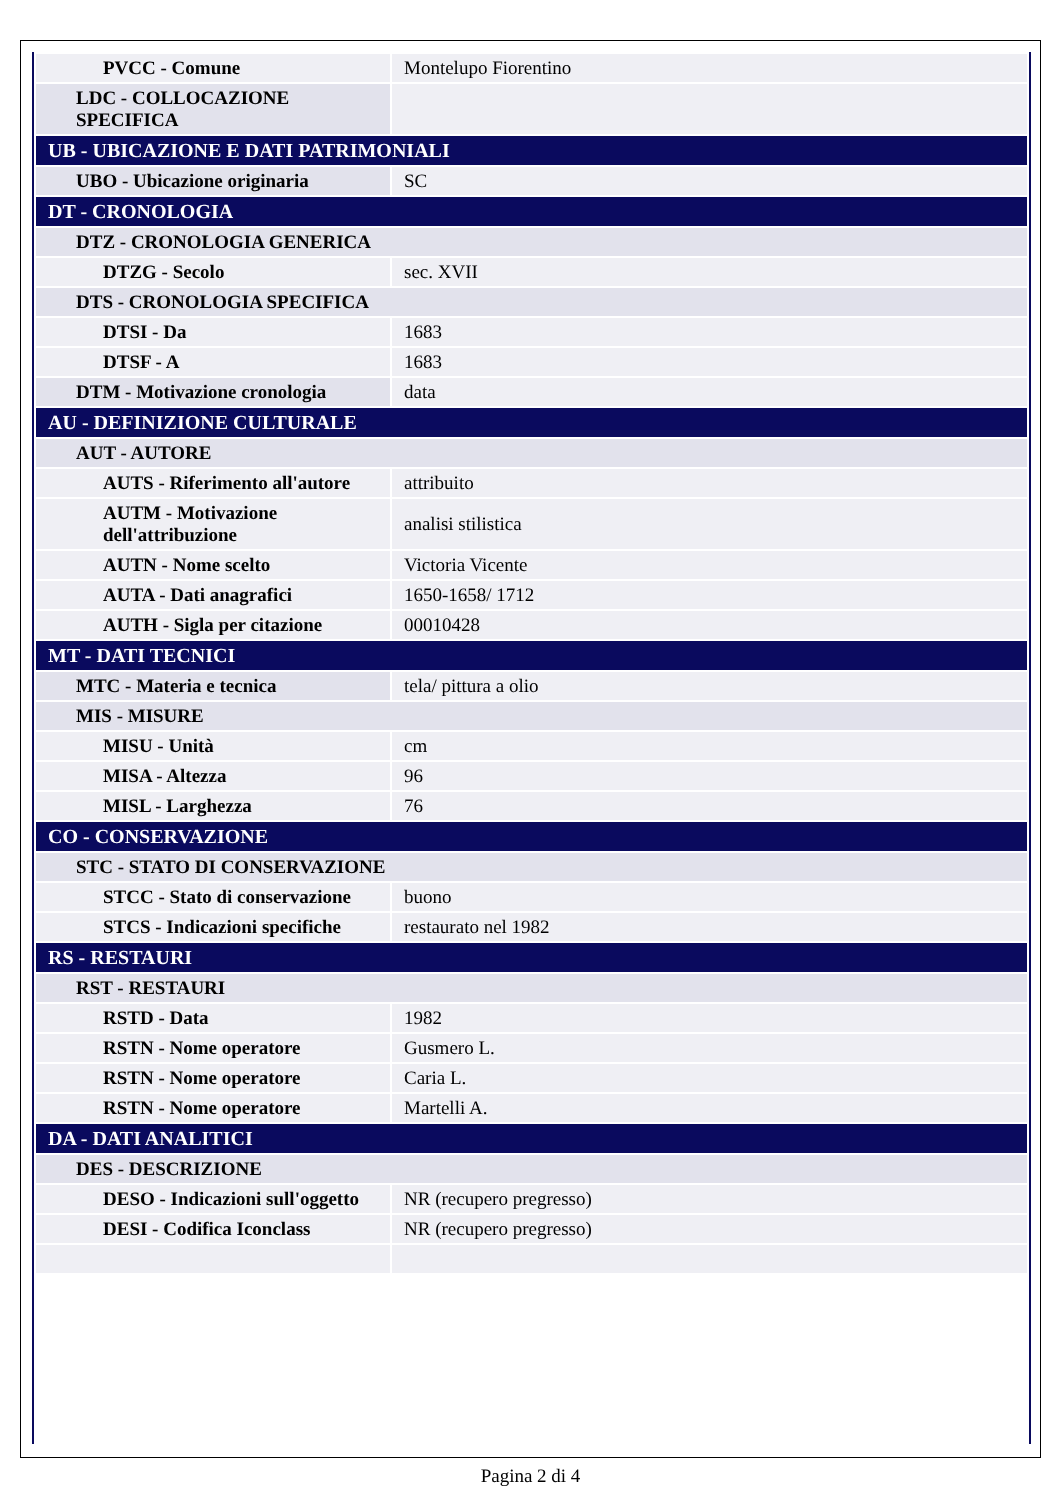| PVCC - Comune | Montelupo Fiorentino |
| LDC - COLLOCAZIONE SPECIFICA | |
| UB - UBICAZIONE E DATI PATRIMONIALI | |
| UBO - Ubicazione originaria | SC |
| DT - CRONOLOGIA | |
| DTZ - CRONOLOGIA GENERICA | |
| DTZG - Secolo | sec. XVII |
| DTS - CRONOLOGIA SPECIFICA | |
| DTSI - Da | 1683 |
| DTSF - A | 1683 |
| DTM - Motivazione cronologia | data |
| AU - DEFINIZIONE CULTURALE | |
| AUT - AUTORE | |
| AUTS - Riferimento all'autore | attribuito |
| AUTM - Motivazione dell'attribuzione | analisi stilistica |
| AUTN - Nome scelto | Victoria Vicente |
| AUTA - Dati anagrafici | 1650-1658/ 1712 |
| AUTH - Sigla per citazione | 00010428 |
| MT - DATI TECNICI | |
| MTC - Materia e tecnica | tela/ pittura a olio |
| MIS - MISURE | |
| MISU - Unità | cm |
| MISA - Altezza | 96 |
| MISL - Larghezza | 76 |
| CO - CONSERVAZIONE | |
| STC - STATO DI CONSERVAZIONE | |
| STCC - Stato di conservazione | buono |
| STCS - Indicazioni specifiche | restaurato nel 1982 |
| RS - RESTAURI | |
| RST - RESTAURI | |
| RSTD - Data | 1982 |
| RSTN - Nome operatore | Gusmero L. |
| RSTN - Nome operatore | Caria L. |
| RSTN - Nome operatore | Martelli A. |
| DA - DATI ANALITICI | |
| DES - DESCRIZIONE | |
| DESO - Indicazioni sull'oggetto | NR (recupero pregresso) |
| DESI - Codifica Iconclass | NR (recupero pregresso) |
Pagina 2 di 4